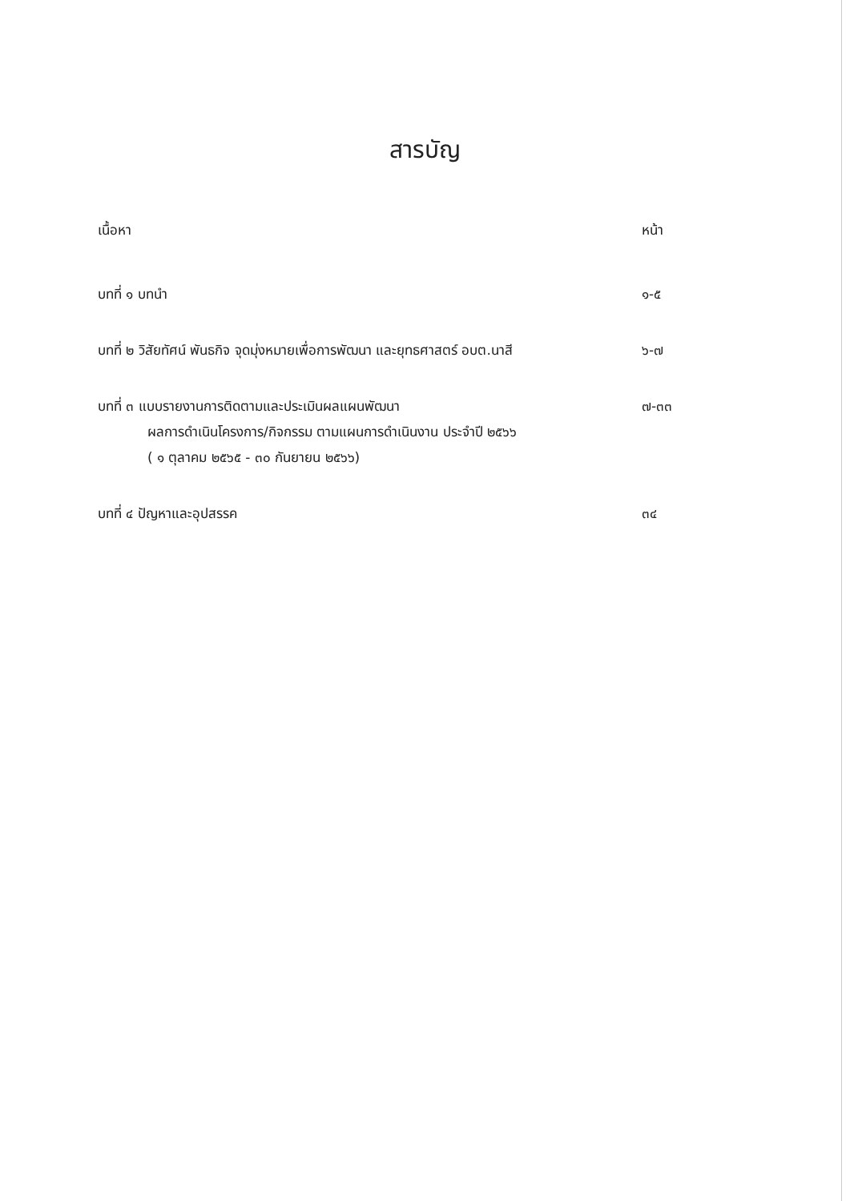สารบัญ
เนื้อหา หน้า
บทที่ ๑ บทนำ ๑-๕
บทที่ ๒ วิสัยทัศน์ พันธกิจ จุดมุ่งหมายเพื่อการพัฒนา และยุทธศาสตร์ อบต.นาสี ๖-๗
บทที่ ๓ แบบรายงานการติดตามและประเมินผลแผนพัฒนา
ผลการดำเนินโครงการ/กิจกรรม ตามแผนการดำเนินงาน ประจำปี ๒๕๖๖
( ๑ ตุลาคม ๒๕๖๕ - ๓๐ กันยายน ๒๕๖๖)
๗-๓๓
บทที่ ๔ ปัญหาและอุปสรรค ๓๔